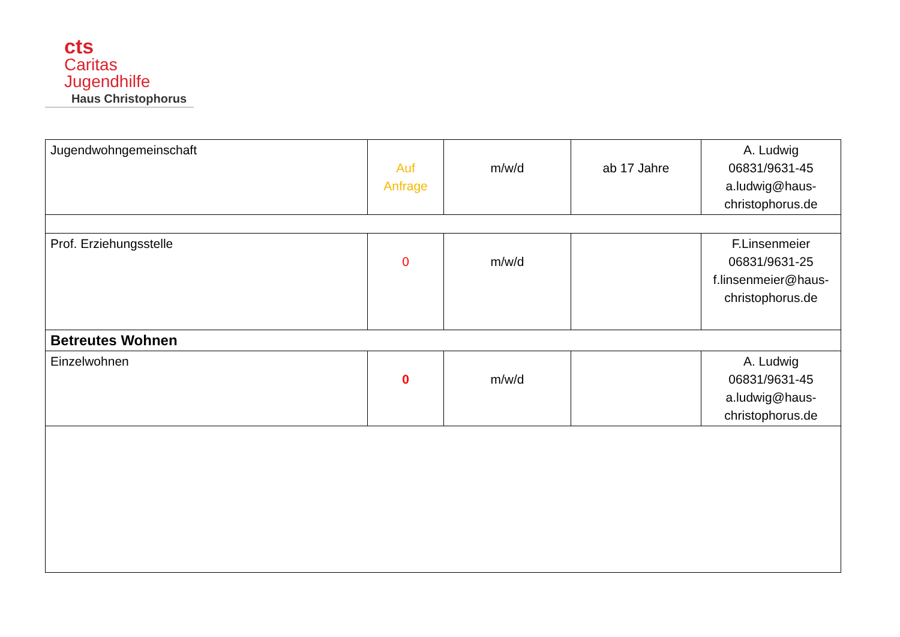cts
Caritas
Jugendhilfe
Haus Christophorus
| Jugendwohngemeinschaft | Auf Anfrage | m/w/d | ab 17 Jahre | A. Ludwig 06831/9631-45 a.ludwig@haus-christophorus.de |
| Prof. Erziehungsstelle | 0 | m/w/d | | F.Linsenmeier 06831/9631-25 f.linsenmeier@haus-christophorus.de |
| Betreutes Wohnen | | | | |
| Einzelwohnen | 0 | m/w/d | | A. Ludwig 06831/9631-45 a.ludwig@haus-christophorus.de |